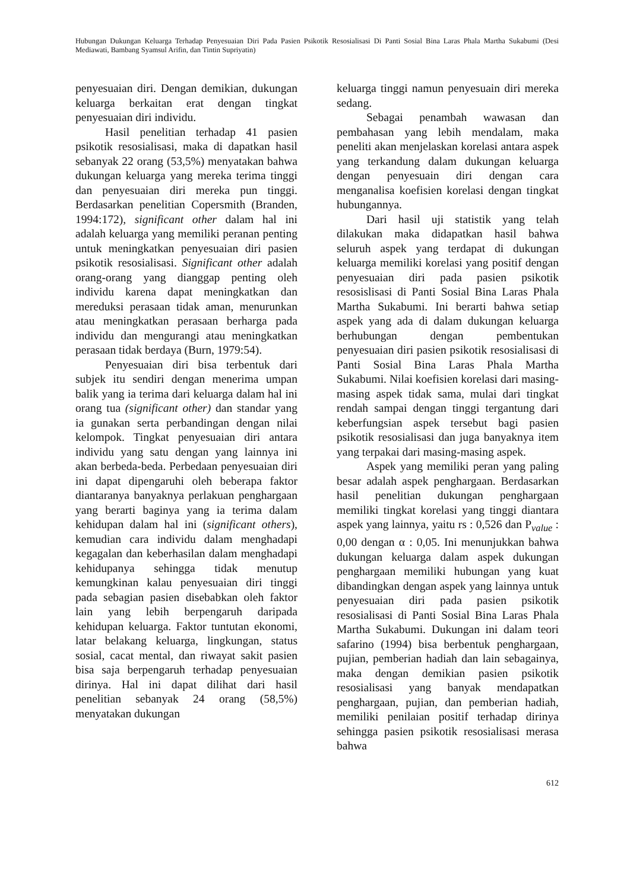Hubungan Dukungan Keluarga Terhadap Penyesuaian Diri Pada Pasien Psikotik Resosialisasi Di Panti Sosial Bina Laras Phala Martha Sukabumi (Desi Mediawati, Bambang Syamsul Arifin, dan Tintin Supriyatin)
penyesuaian diri. Dengan demikian, dukungan keluarga berkaitan erat dengan tingkat penyesuaian diri individu.
Hasil penelitian terhadap 41 pasien psikotik resosialisasi, maka di dapatkan hasil sebanyak 22 orang (53,5%) menyatakan bahwa dukungan keluarga yang mereka terima tinggi dan penyesuaian diri mereka pun tinggi. Berdasarkan penelitian Copersmith (Branden, 1994:172), significant other dalam hal ini adalah keluarga yang memiliki peranan penting untuk meningkatkan penyesuaian diri pasien psikotik resosialisasi. Significant other adalah orang-orang yang dianggap penting oleh individu karena dapat meningkatkan dan mereduksi perasaan tidak aman, menurunkan atau meningkatkan perasaan berharga pada individu dan mengurangi atau meningkatkan perasaan tidak berdaya (Burn, 1979:54).
Penyesuaian diri bisa terbentuk dari subjek itu sendiri dengan menerima umpan balik yang ia terima dari keluarga dalam hal ini orang tua (significant other) dan standar yang ia gunakan serta perbandingan dengan nilai kelompok. Tingkat penyesuaian diri antara individu yang satu dengan yang lainnya ini akan berbeda-beda. Perbedaan penyesuaian diri ini dapat dipengaruhi oleh beberapa faktor diantaranya banyaknya perlakuan penghargaan yang berarti baginya yang ia terima dalam kehidupan dalam hal ini (significant others), kemudian cara individu dalam menghadapi kegagalan dan keberhasilan dalam menghadapi kehidupanya sehingga tidak menutup kemungkinan kalau penyesuaian diri tinggi pada sebagian pasien disebabkan oleh faktor lain yang lebih berpengaruh daripada kehidupan keluarga. Faktor tuntutan ekonomi, latar belakang keluarga, lingkungan, status sosial, cacat mental, dan riwayat sakit pasien bisa saja berpengaruh terhadap penyesuaian dirinya. Hal ini dapat dilihat dari hasil penelitian sebanyak 24 orang (58,5%) menyatakan dukungan
keluarga tinggi namun penyesuain diri mereka sedang.
Sebagai penambah wawasan dan pembahasan yang lebih mendalam, maka peneliti akan menjelaskan korelasi antara aspek yang terkandung dalam dukungan keluarga dengan penyesuain diri dengan cara menganalisa koefisien korelasi dengan tingkat hubungannya.
Dari hasil uji statistik yang telah dilakukan maka didapatkan hasil bahwa seluruh aspek yang terdapat di dukungan keluarga memiliki korelasi yang positif dengan penyesuaian diri pada pasien psikotik resosislisasi di Panti Sosial Bina Laras Phala Martha Sukabumi. Ini berarti bahwa setiap aspek yang ada di dalam dukungan keluarga berhubungan dengan pembentukan penyesuaian diri pasien psikotik resosialisasi di Panti Sosial Bina Laras Phala Martha Sukabumi. Nilai koefisien korelasi dari masing-masing aspek tidak sama, mulai dari tingkat rendah sampai dengan tinggi tergantung dari keberfungsian aspek tersebut bagi pasien psikotik resosialisasi dan juga banyaknya item yang terpakai dari masing-masing aspek.
Aspek yang memiliki peran yang paling besar adalah aspek penghargaan. Berdasarkan hasil penelitian dukungan penghargaan memiliki tingkat korelasi yang tinggi diantara aspek yang lainnya, yaitu rs : 0,526 dan P<sub>value</sub> : 0,00 dengan α : 0,05. Ini menunjukkan bahwa dukungan keluarga dalam aspek dukungan penghargaan memiliki hubungan yang kuat dibandingkan dengan aspek yang lainnya untuk penyesuaian diri pada pasien psikotik resosialisasi di Panti Sosial Bina Laras Phala Martha Sukabumi. Dukungan ini dalam teori safarino (1994) bisa berbentuk penghargaan, pujian, pemberian hadiah dan lain sebagainya, maka dengan demikian pasien psikotik resosialisasi yang banyak mendapatkan penghargaan, pujian, dan pemberian hadiah, memiliki penilaian positif terhadap dirinya sehingga pasien psikotik resosialisasi merasa bahwa
612